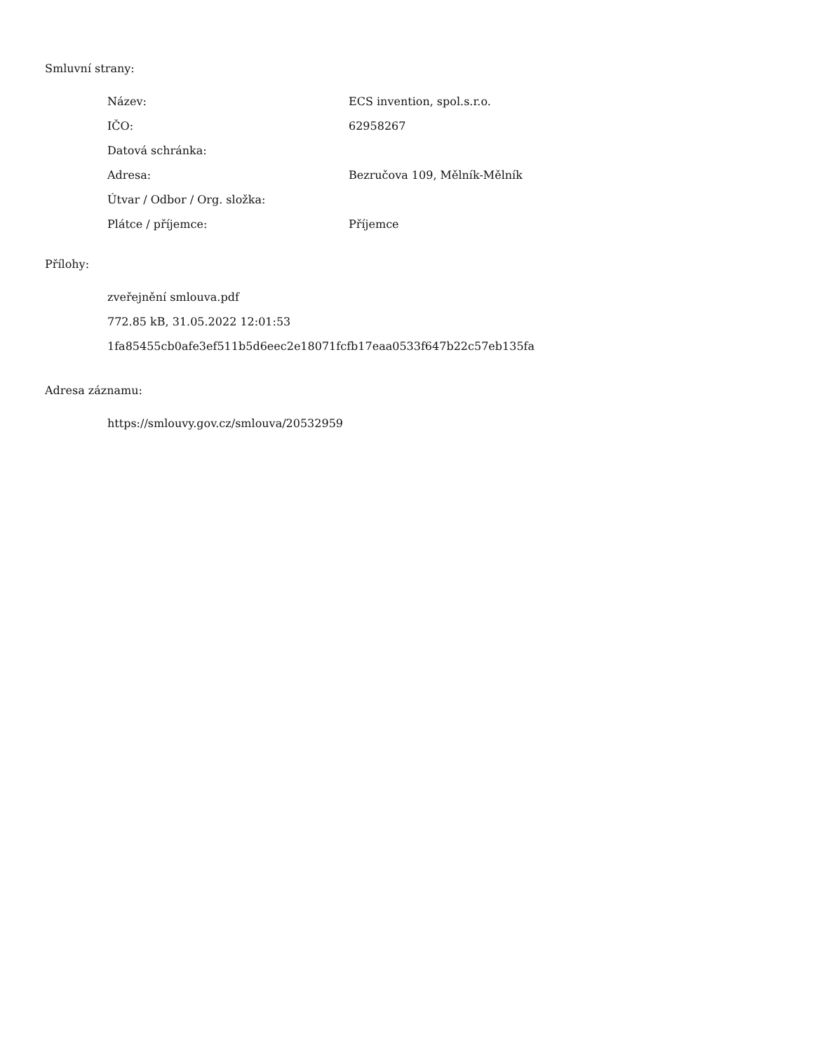Smluvní strany:
| Název: | ECS invention, spol.s.r.o. |
| IČO: | 62958267 |
| Datová schránka: | |
| Adresa: | Bezručova 109, Mělník-Mělník |
| Útvar / Odbor / Org. složka: | |
| Plátce / příjemce: | Příjemce |
Přílohy:
zveřejnění smlouva.pdf
772.85 kB, 31.05.2022 12:01:53
1fa85455cb0afe3ef511b5d6eec2e18071fcfb17eaa0533f647b22c57eb135fa
Adresa záznamu:
https://smlouvy.gov.cz/smlouva/20532959